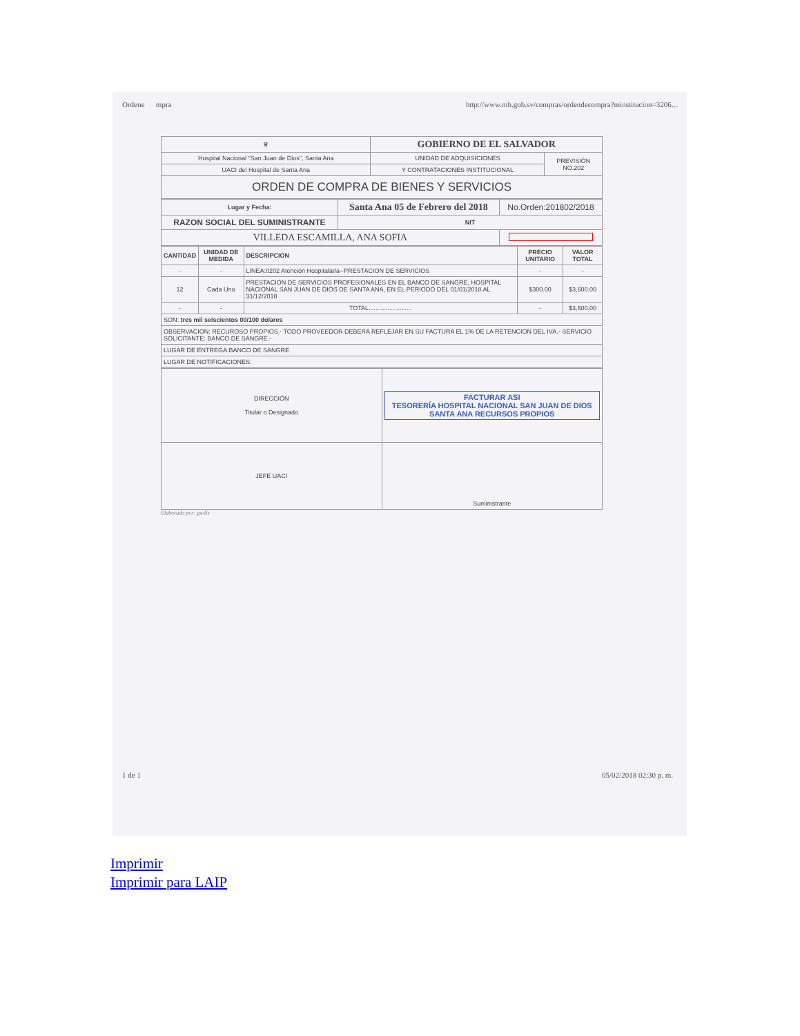Ordene mpra http://www.mh.gob.sv/compras/ordendecompra?minstitucion=3206...
| ♛ | GOBIERNO DE EL SALVADOR | |
| Hospital Nacional "San Juan de Dios", Santa Ana | UNIDAD DE ADQUISICIONES | PREVISIÓN NO.202 |
| UACI del Hospital de Santa Ana | Y CONTRATACIONES INSTITUCIONAL | |
| ORDEN DE COMPRA DE BIENES Y SERVICIOS | | |
| Lugar y Fecha: | Santa Ana 05 de Febrero del 2018 | No.Orden:201802/2018 |
| RAZON SOCIAL DEL SUMINISTRANTE | NIT | |
| VILLEDA ESCAMILLA, ANA SOFIA | | |
| CANTIDAD | UNIDAD DE MEDIDA | DESCRIPCION | PRECIO UNITARIO | VALOR TOTAL |
| --- | --- | --- | --- | --- |
| - | - | LINEA:0202 Atención Hospitalaria--PRESTACION DE SERVICIOS | - | - |
| 12 | Cada Uno | PRESTACION DE SERVICIOS PROFESIONALES EN EL BANCO DE SANGRE, HOSPITAL NACIONAL SAN JUAN DE DIOS DE SANTA ANA, EN EL PERIODO DEL 01/01/2018 AL 31/12/2018 | $300.00 | $3,600.00 |
| - | - | TOTAL......................... | - | $3,600.00 |
| SON: tres mil seiscientos 00/100 dolares | | | | |
| OBSERVACION: RECUROSO PROPIOS.- TODO PROVEEDOR DEBERA REFLEJAR EN SU FACTURA EL 1% DE LA RETENCION DEL IVA.- SERVICIO SOLICITANTE: BANCO DE SANGRE.- | | | | |
| LUGAR DE ENTREGA:BANCO DE SANGRE | | | | |
| LUGAR DE NOTIFICACIONES: | | | | |
| DIRECCIÓN Titular o Designado | FACTURAR ASI TESORERÍA HOSPITAL NACIONAL SAN JUAN DE DIOS SANTA ANA RECURSOS PROPIOS |
| JEFE UACI | Suministrante |
Elaborado por: gsolis
1 de 1 05/02/2018 02:30 p. m.
Imprimir
Imprimir para LAIP